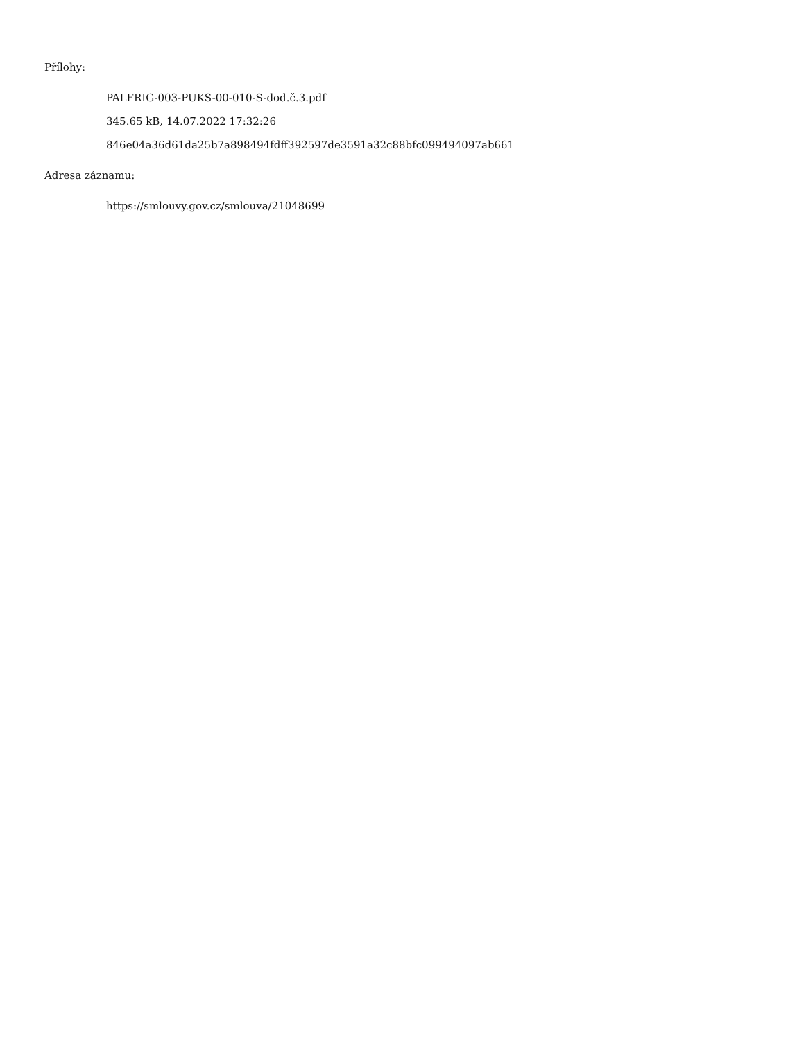Přílohy:
PALFRIG-003-PUKS-00-010-S-dod.č.3.pdf
345.65 kB, 14.07.2022 17:32:26
846e04a36d61da25b7a898494fdff392597de3591a32c88bfc099494097ab661
Adresa záznamu:
https://smlouvy.gov.cz/smlouva/21048699